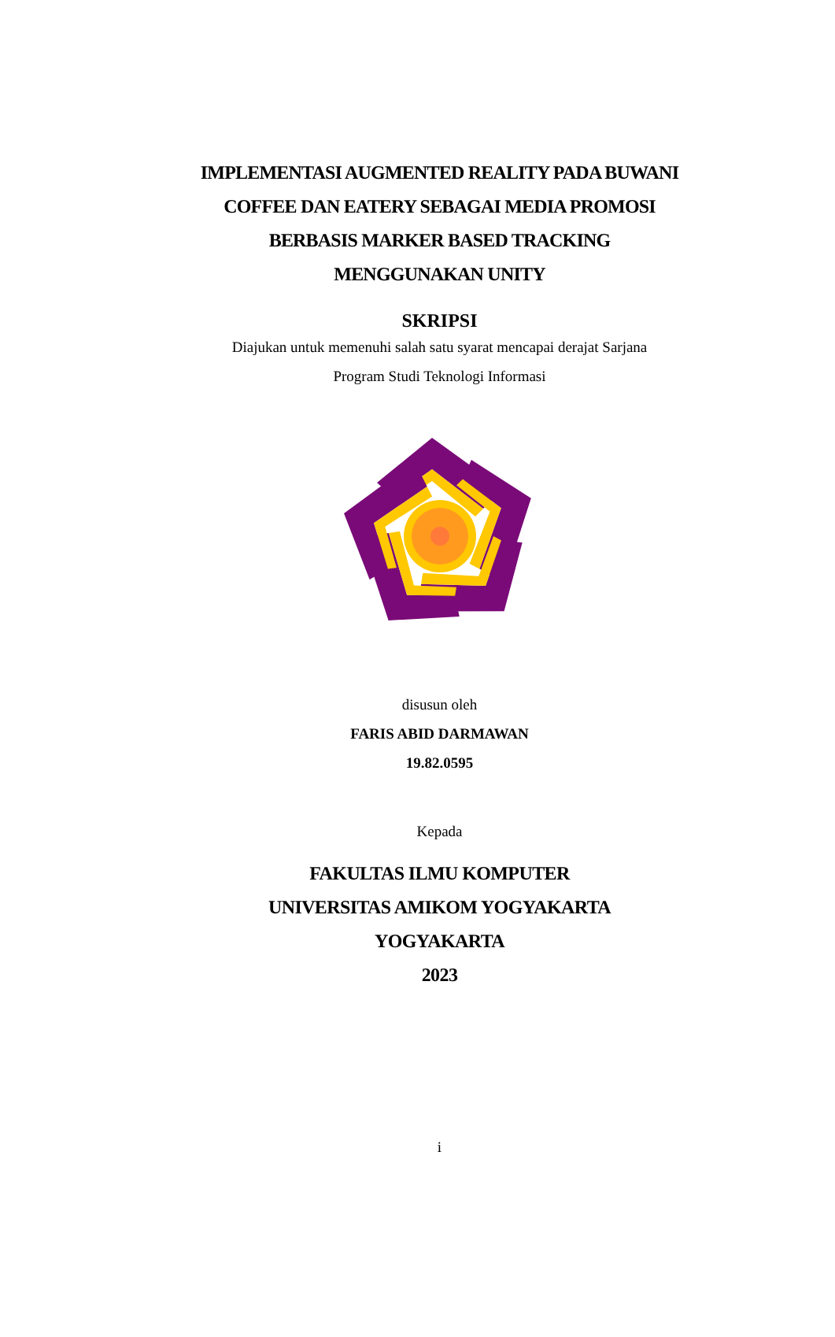IMPLEMENTASI AUGMENTED REALITY PADA BUWANI
COFFEE DAN EATERY SEBAGAI MEDIA PROMOSI
BERBASIS MARKER BASED TRACKING
MENGGUNAKAN UNITY
SKRIPSI
Diajukan untuk memenuhi salah satu syarat mencapai derajat Sarjana
Program Studi Teknologi Informasi
disusun oleh
FARIS ABID DARMAWAN
19.82.0595
Kepada
FAKULTAS ILMU KOMPUTER
UNIVERSITAS AMIKOM YOGYAKARTA
YOGYAKARTA
2023
i